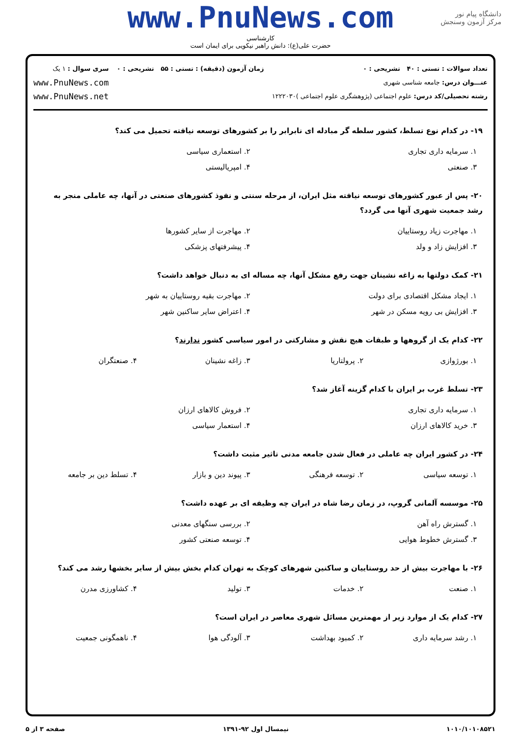دانشگاه پیام نور
مرکز آزمون وسنجش
www.PnuNews.com
کارشناسی
حضرت علی(ع): دانش راهبر نیکویی برای ایمان است
تعداد سوالات : تستی : ۴۰ تشریحی : ۰
عنـــوان درس: جامعه شناسی شهری
رشته تحصیلی/کد درس: علوم اجتماعی (پژوهشگری علوم اجتماعی )۱۲۲۲۰۳۰
زمان آزمون (دقیقه) : تستی : ۵۵ تشریحی : ۰
سری سوال : ۱ یک
www.PnuNews.com
www.PnuNews.net
۱۹- در کدام نوع تسلط، کشور سلطه گر مبادله ای نابرابر را بر کشورهای توسعه نیافته تحمیل می کند؟
| ۱. سرمایه داری تجاری | ۲. استعماری سیاسی |
| ۳. صنعتی | ۴. امپریالیستی |
۲۰- پس از عبور کشورهای توسعه نیافته مثل ایران، از مرحله سنتی و نفوذ کشورهای صنعتی در آنها، چه عاملی منجر به رشد جمعیت شهری آنها می گردد؟
| ۱. مهاجرت زیاد روستاییان | ۲. مهاجرت از سایر کشورها |
| ۳. افزایش زاد و ولد | ۴. پیشرفتهای پزشکی |
۲۱- کمک دولتها به زاغه نشینان جهت رفع مشکل آنها، چه مساله ای به دنبال خواهد داشت؟
| ۱. ایجاد مشکل اقتصادی برای دولت | ۲. مهاجرت بقیه روستاییان به شهر |
| ۳. افزایش بی رویه مسکن در شهر | ۴. اعتراض سایر ساکنین شهر |
۲۲- کدام یک از گروهها و طبقات هیچ نقش و مشارکتی در امور سیاسی کشور ندارند؟
| ۱. بورژوازی | ۲. پرولتاریا | ۳. زاغه نشینان | ۴. صنعتگران |
۲۳- تسلط غرب بر ایران با کدام گزینه آغاز شد؟
| ۱. سرمایه داری تجاری | ۲. فروش کالاهای ارزان |
| ۳. خرید کالاهای ارزان | ۴. استعمار سیاسی |
۲۴- در کشور ایران چه عاملی در فعال شدن جامعه مدنی تاثیر مثبت داشت؟
| ۱. توسعه سیاسی | ۲. توسعه فرهنگی | ۳. پیوند دین و بازار | ۴. تسلط دین بر جامعه |
۲۵- موسسه آلمانی گروپ، در زمان رضا شاه در ایران چه وظیفه ای بر عهده داشت؟
| ۱. گسترش راه آهن | ۲. بررسی سنگهای معدنی |
| ۳. گسترش خطوط هوایی | ۴. توسعه صنعتی کشور |
۲۶- با مهاجرت بیش از حد روستاییان و ساکنین شهرهای کوچک به تهران کدام بخش بیش از سایر بخشها رشد می کند؟
| ۱. صنعت | ۲. خدمات | ۳. تولید | ۴. کشاورزی مدرن |
۲۷- کدام یک از موارد زیر از مهمترین مسائل شهری معاصر در ایران است؟
| ۱. رشد سرمایه داری | ۲. کمبود بهداشت | ۳. آلودگی هوا | ۴. ناهمگونی جمعیت |
۱۰۱۰/۱۰۱۰۸۵۲۱ نیمسال اول ۹۲-۱۳۹۱ صفحه ۳ از ۵